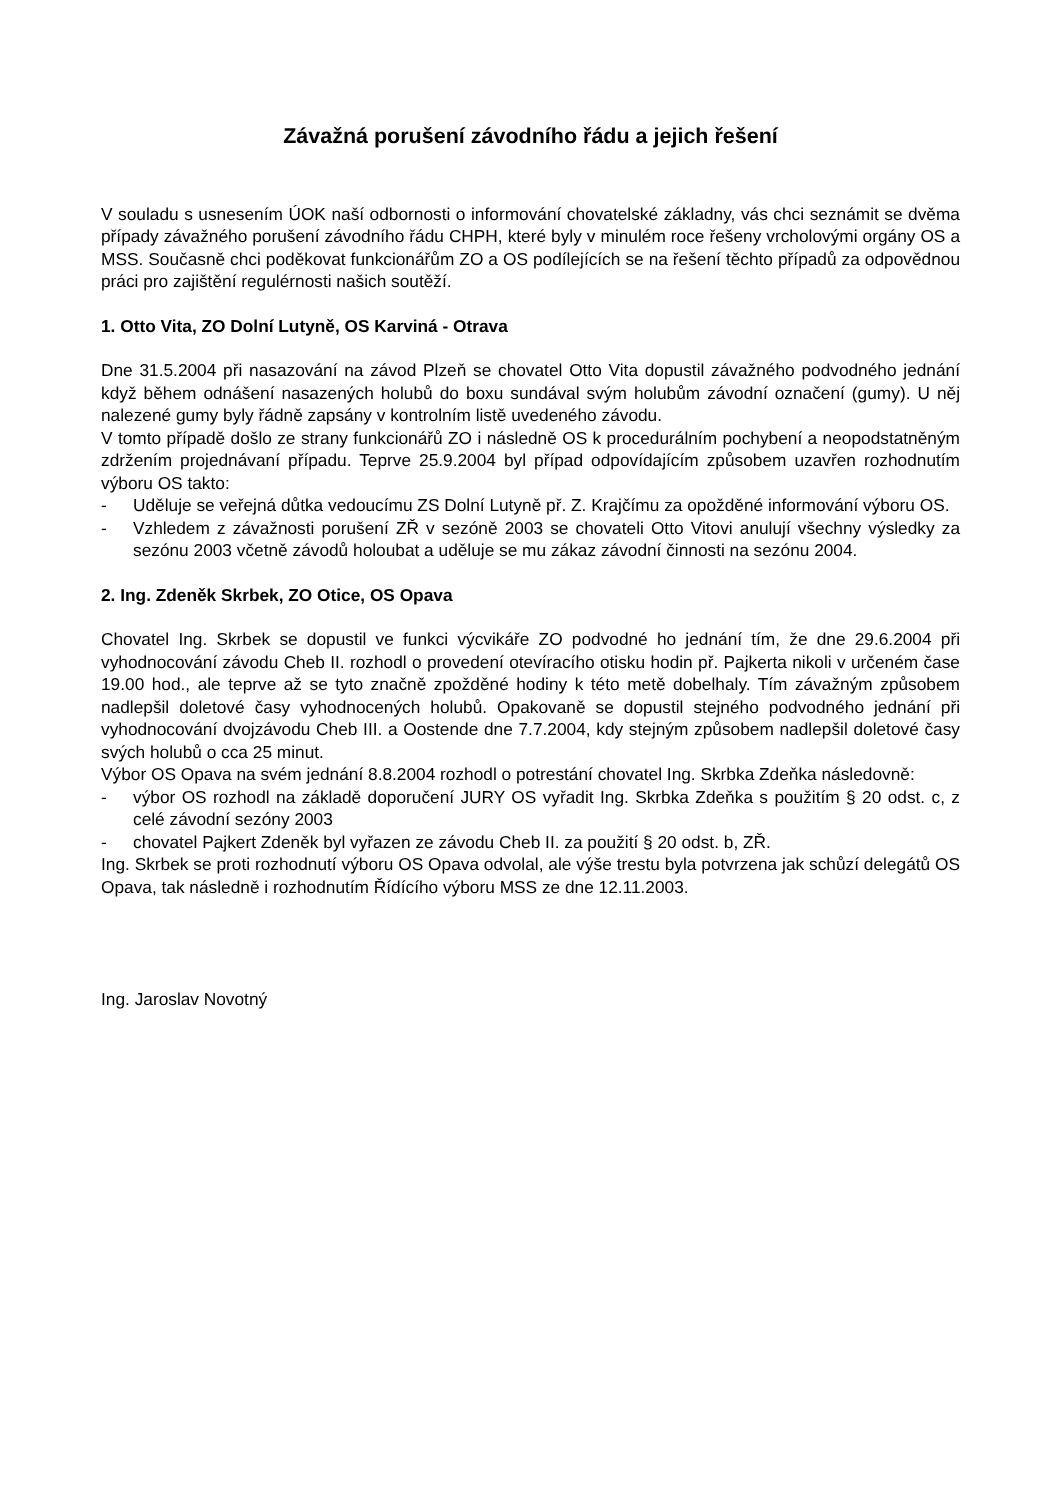Závažná porušení závodního řádu a jejich řešení
V souladu s usnesením ÚOK naší odbornosti o informování chovatelské základny, vás chci seznámit se dvěma případy závažného porušení závodního řádu CHPH, které byly v minulém roce řešeny vrcholovými orgány OS a MSS. Současně chci poděkovat funkcionářům ZO a OS podílejících se na řešení těchto případů za odpovědnou práci pro zajištění regulérnosti našich soutěží.
1. Otto Vita, ZO Dolní Lutyně, OS Karviná - Otrava
Dne 31.5.2004 při nasazování na závod Plzeň se chovatel Otto Vita dopustil závažného podvodného jednání když během odnášení nasazených holubů do boxu sundával svým holubům závodní označení (gumy). U něj nalezené gumy byly řádně zapsány v kontrolním listě uvedeného závodu.
V tomto případě došlo ze strany funkcionářů ZO i následně OS k procedurálním pochybení a neopodstatněným zdržením projednávaní případu. Teprve 25.9.2004 byl případ odpovídajícím způsobem uzavřen rozhodnutím výboru OS takto:
- Uděluje se veřejná důtka vedoucímu ZS Dolní Lutyně př. Z. Krajčímu za opožděné informování výboru OS.
- Vzhledem z závažnosti porušení ZŘ v sezóně 2003 se chovateli Otto Vitovi anulují všechny výsledky za sezónu 2003 včetně závodů holoubat a uděluje se mu zákaz závodní činnosti na sezónu 2004.
2. Ing. Zdeněk Skrbek, ZO Otice, OS Opava
Chovatel Ing. Skrbek se dopustil ve funkci výcvikáře ZO podvodné ho jednání tím, že dne 29.6.2004 při vyhodnocování závodu Cheb II. rozhodl o provedení otevíracího otisku hodin př. Pajkerta nikoli v určeném čase 19.00 hod., ale teprve až se tyto značně zpožděné hodiny k této metě dobelhaly. Tím závažným způsobem nadlepšil doletové časy vyhodnocených holubů. Opakovaně se dopustil stejného podvodného jednání při vyhodnocování dvojzávodu Cheb III. a Oostende dne 7.7.2004, kdy stejným způsobem nadlepšil doletové časy svých holubů o cca 25 minut.
Výbor OS Opava na svém jednání 8.8.2004 rozhodl o potrestání chovatel Ing. Skrbka Zdeňka následovně:
- výbor OS rozhodl na základě doporučení JURY OS vyřadit Ing. Skrbka Zdeňka s použitím § 20 odst. c, z celé závodní sezóny 2003
- chovatel Pajkert Zdeněk byl vyřazen ze závodu Cheb II. za použití § 20 odst. b, ZŘ.
Ing. Skrbek se proti rozhodnutí výboru OS Opava odvolal, ale výše trestu byla potvrzena jak schůzí delegátů OS Opava, tak následně i rozhodnutím Řídícího výboru MSS ze dne 12.11.2003.
Ing. Jaroslav Novotný